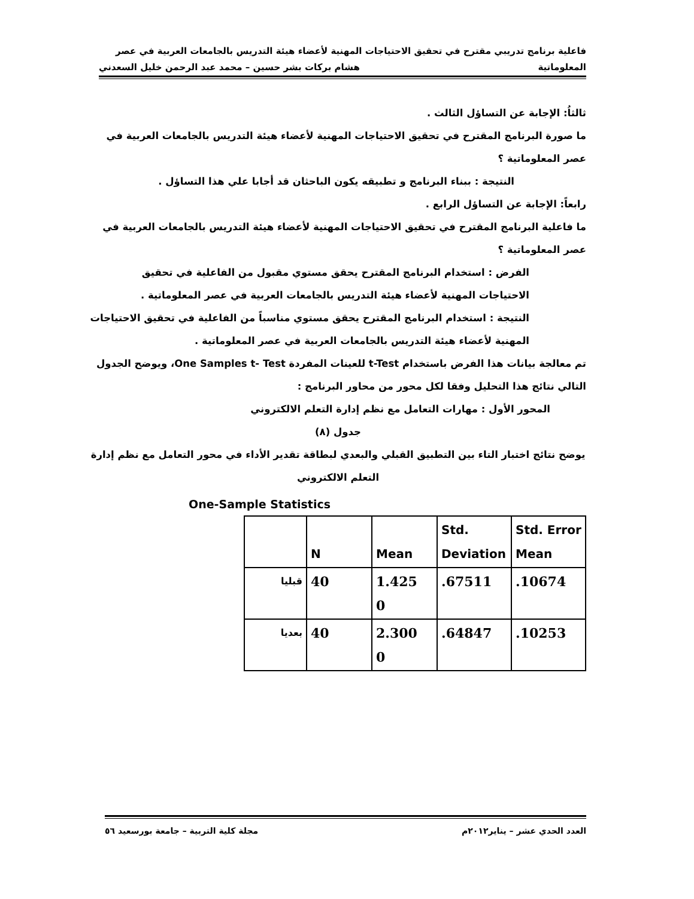فاعلية برنامج تدريبي مقترح في تحقيق الاحتياجات المهنية لأعضاء هيئة التدريس بالجامعات العربية في عصر
المعلوماتية هشام بركات بشر حسين – محمد عبد الرحمن خليل السعدني
ثالثاُ: الإجابة عن التساؤل الثالث .
ما صورة البرنامج المقترح في تحقيق الاحتياجات المهنية لأعضاء هيئة التدريس بالجامعات العربية في عصر المعلوماتية ؟
النتيجة : ببناء البرنامج و تطبيقه يكون الباحثان قد أجابا علي هذا التساؤل .
رابعاً: الإجابة عن التساؤل الرابع .
ما فاعلية البرنامج المقترح في تحقيق الاحتياجات المهنية لأعضاء هيئة التدريس بالجامعات العربية في عصر المعلوماتية ؟
الفرض : استخدام البرنامج المقترح يحقق مستوي مقبول من الفاعلية في تحقيق الاحتياجات المهنية لأعضاء هيئة التدريس بالجامعات العربية في عصر المعلوماتية .
النتيجة : استخدام البرنامج المقترح يحقق مستوي مناسباً من الفاعلية في تحقيق الاحتياجات المهنية لأعضاء هيئة التدريس بالجامعات العربية في عصر المعلوماتية .
تم معالجة بيانات هذا الفرض باستخدام t-Test للعينات المفردة One Samples t- Test، ويوضح الجدول التالي نتائج هذا التحليل وفقا لكل محور من محاور البرنامج :
المحور الأول : مهارات التعامل مع نظم إدارة التعلم الالكتروني
جدول (٨)
يوضح نتائج اختبار التاء بين التطبيق القبلي والبعدي لبطاقة تقدير الأداء في محور التعامل مع نظم إدارة التعلم الالكتروني
One-Sample Statistics
| | N | Mean | Std. Deviation | Std. Error Mean |
| قبليا | 40 | 1.425 0 | .67511 | .10674 |
| بعديا | 40 | 2.300 0 | .64847 | .10253 |
العدد الحدي عشر – يناير٢٠١٢م مجلة كلية التربية – جامعة بورسعيد ٥٦